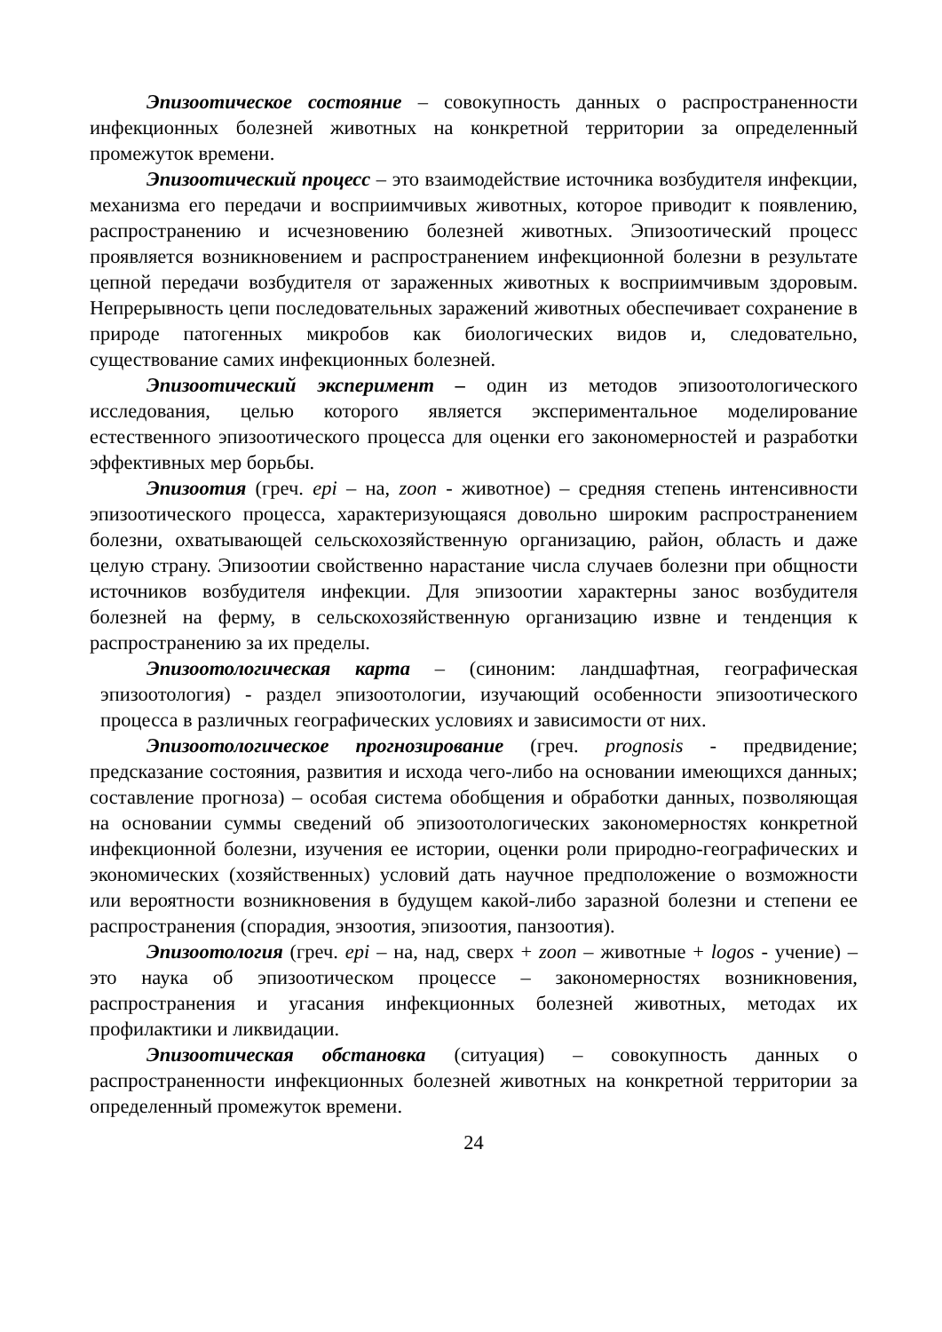Эпизоотическое состояние – совокупность данных о распространенности инфекционных болезней животных на конкретной территории за определенный промежуток времени.
Эпизоотический процесс – это взаимодействие источника возбудителя инфекции, механизма его передачи и восприимчивых животных, которое приводит к появлению, распространению и исчезновению болезней животных. Эпизоотический процесс проявляется возникновением и распространением инфекционной болезни в результате цепной передачи возбудителя от зараженных животных к восприимчивым здоровым. Непрерывность цепи последовательных заражений животных обеспечивает сохранение в природе патогенных микробов как биологических видов и, следовательно, существование самих инфекционных болезней.
Эпизоотический эксперимент – один из методов эпизоотологического исследования, целью которого является экспериментальное моделирование естественного эпизоотического процесса для оценки его закономерностей и разработки эффективных мер борьбы.
Эпизоотия (греч. epi – на, zoon - животное) – средняя степень интенсивности эпизоотического процесса, характеризующаяся довольно широким распространением болезни, охватывающей сельскохозяйственную организацию, район, область и даже целую страну. Эпизоотии свойственно нарастание числа случаев болезни при общности источников возбудителя инфекции. Для эпизоотии характерны занос возбудителя болезней на ферму, в сельскохозяйственную организацию извне и тенденция к распространению за их пределы.
Эпизоотологическая карта – (синоним: ландшафтная, географическая эпизоотология) - раздел эпизоотологии, изучающий особенности эпизоотического процесса в различных географических условиях и зависимости от них.
Эпизоотологическое прогнозирование (греч. prognosis - предвидение; предсказание состояния, развития и исхода чего-либо на основании имеющихся данных; составление прогноза) – особая система обобщения и обработки данных, позволяющая на основании суммы сведений об эпизоотологических закономерностях конкретной инфекционной болезни, изучения ее истории, оценки роли природно-географических и экономических (хозяйственных) условий дать научное предположение о возможности или вероятности возникновения в будущем какой-либо заразной болезни и степени ее распространения (спорадия, энзоотия, эпизоотия, панзоотия).
Эпизоотология (греч. epi – на, над, сверх + zoon – животные + logos - учение) – это наука об эпизоотическом процессе – закономерностях возникновения, распространения и угасания инфекционных болезней животных, методах их профилактики и ликвидации.
Эпизоотическая обстановка (ситуация) – совокупность данных о распространенности инфекционных болезней животных на конкретной территории за определенный промежуток времени.
24